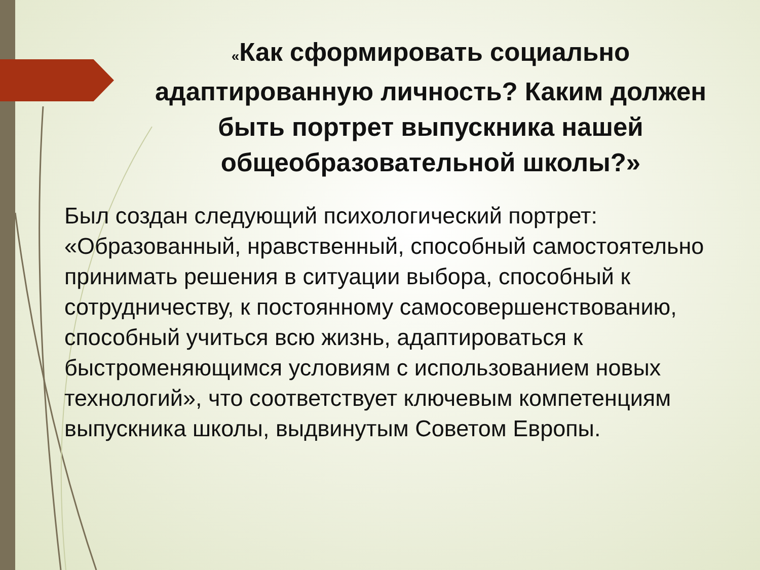«Как сформировать социально адаптированную личность? Каким должен быть портрет выпускника нашей общеобразовательной школы?»
Был создан следующий психологический портрет: «Образованный, нравственный, способный самостоятельно принимать решения в ситуации выбора, способный к сотрудничеству, к постоянному самосовершенствованию, способный учиться всю жизнь, адаптироваться к быстроменяющимся условиям с использованием новых технологий», что соответствует ключевым компетенциям выпускника школы, выдвинутым Советом Европы.